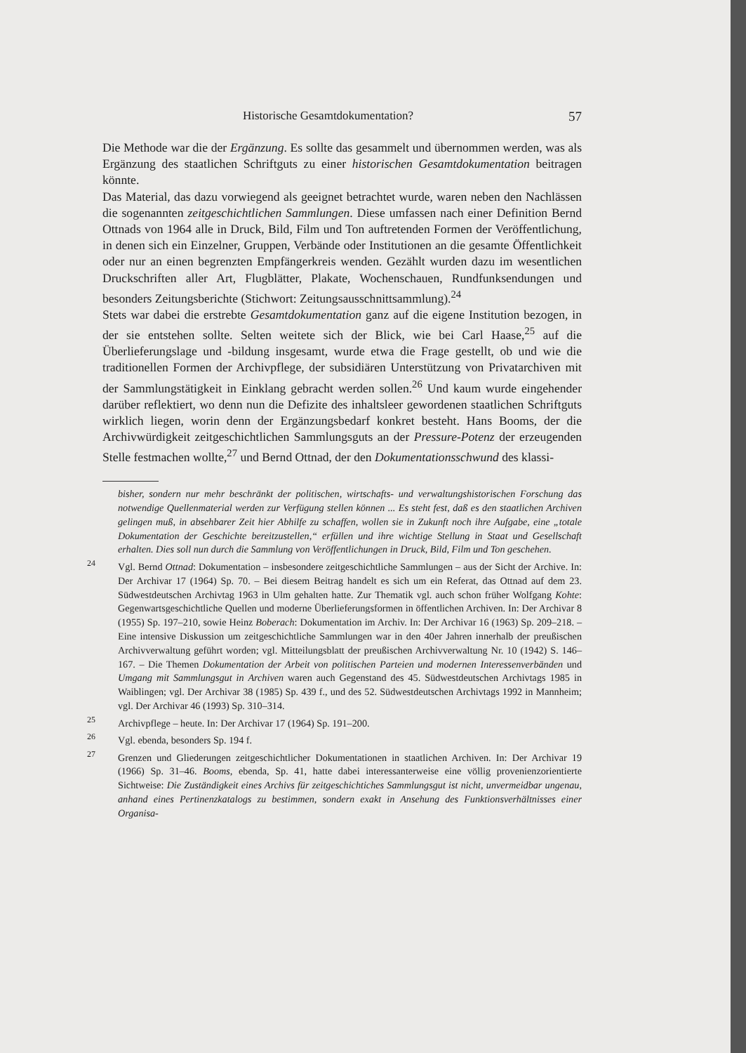Historische Gesamtdokumentation? 57
Die Methode war die der Ergänzung. Es sollte das gesammelt und übernommen werden, was als Ergänzung des staatlichen Schriftguts zu einer historischen Gesamtdokumentation beitragen könnte.
Das Material, das dazu vorwiegend als geeignet betrachtet wurde, waren neben den Nachlässen die sogenannten zeitgeschichtlichen Sammlungen. Diese umfassen nach einer Definition Bernd Ottnads von 1964 alle in Druck, Bild, Film und Ton auftretenden Formen der Veröffentlichung, in denen sich ein Einzelner, Gruppen, Verbände oder Institutionen an die gesamte Öffentlichkeit oder nur an einen begrenzten Empfängerkreis wenden. Gezählt wurden dazu im wesentlichen Druckschriften aller Art, Flugblätter, Plakate, Wochenschauen, Rundfunksendungen und besonders Zeitungsberichte (Stichwort: Zeitungsausschnittsammlung).<sup>24</sup>
Stets war dabei die erstrebte Gesamtdokumentation ganz auf die eigene Institution bezogen, in der sie entstehen sollte. Selten weitete sich der Blick, wie bei Carl Haase,<sup>25</sup> auf die Überlieferungslage und -bildung insgesamt, wurde etwa die Frage gestellt, ob und wie die traditionellen Formen der Archivpflege, der subsidiären Unterstützung von Privatarchiven mit der Sammlungstätigkeit in Einklang gebracht werden sollen.<sup>26</sup> Und kaum wurde eingehender darüber reflektiert, wo denn nun die Defizite des inhaltsleer gewordenen staatlichen Schriftguts wirklich liegen, worin denn der Ergänzungsbedarf konkret besteht. Hans Booms, der die Archivwürdigkeit zeitgeschichtlichen Sammlungsguts an der Pressure-Potenz der erzeugenden Stelle festmachen wollte,<sup>27</sup> und Bernd Ottnad, der den Dokumentationsschwund des klassi-
bisher, sondern nur mehr beschränkt der politischen, wirtschafts- und verwaltungshistorischen Forschung das notwendige Quellenmaterial werden zur Verfügung stellen können ... Es steht fest, daß es den staatlichen Archiven gelingen muß, in absehbarer Zeit hier Abhilfe zu schaffen, wollen sie in Zukunft noch ihre Aufgabe, eine „totale Dokumentation der Geschichte bereitzustellen,“ erfüllen und ihre wichtige Stellung in Staat und Gesellschaft erhalten. Dies soll nun durch die Sammlung von Veröffentlichungen in Druck, Bild, Film und Ton geschehen.
<sup>24</sup> Vgl. Bernd Ottnad: Dokumentation – insbesondere zeitgeschichtliche Sammlungen – aus der Sicht der Archive. In: Der Archivar 17 (1964) Sp. 70. – Bei diesem Beitrag handelt es sich um ein Referat, das Ottnad auf dem 23. Südwestdeutschen Archivtag 1963 in Ulm gehalten hatte. Zur Thematik vgl. auch schon früher Wolfgang Kohte: Gegenwartsgeschichtliche Quellen und moderne Überlieferungsformen in öffentlichen Archiven. In: Der Archivar 8 (1955) Sp. 197–210, sowie Heinz Boberach: Dokumentation im Archiv. In: Der Archivar 16 (1963) Sp. 209–218. – Eine intensive Diskussion um zeitgeschichtliche Sammlungen war in den 40er Jahren innerhalb der preußischen Archivverwaltung geführt worden; vgl. Mitteilungsblatt der preußischen Archivverwaltung Nr. 10 (1942) S. 146–167. – Die Themen Dokumentation der Arbeit von politischen Parteien und modernen Interessenverbänden und Umgang mit Sammlungsgut in Archiven waren auch Gegenstand des 45. Südwestdeutschen Archivtags 1985 in Waiblingen; vgl. Der Archivar 38 (1985) Sp. 439 f., und des 52. Südwestdeutschen Archivtags 1992 in Mannheim; vgl. Der Archivar 46 (1993) Sp. 310–314.
<sup>25</sup> Archivpflege – heute. In: Der Archivar 17 (1964) Sp. 191–200.
<sup>26</sup> Vgl. ebenda, besonders Sp. 194 f.
<sup>27</sup> Grenzen und Gliederungen zeitgeschichtlicher Dokumentationen in staatlichen Archiven. In: Der Archivar 19 (1966) Sp. 31–46. Booms, ebenda, Sp. 41, hatte dabei interessanterweise eine völlig provenienzorientierte Sichtweise: Die Zuständigkeit eines Archivs für zeitgeschichtiches Sammlungsgut ist nicht, unvermeidbar ungenau, anhand eines Pertinenzkatalogs zu bestimmen, sondern exakt in Ansehung des Funktionsverhältnisses einer Organisa-